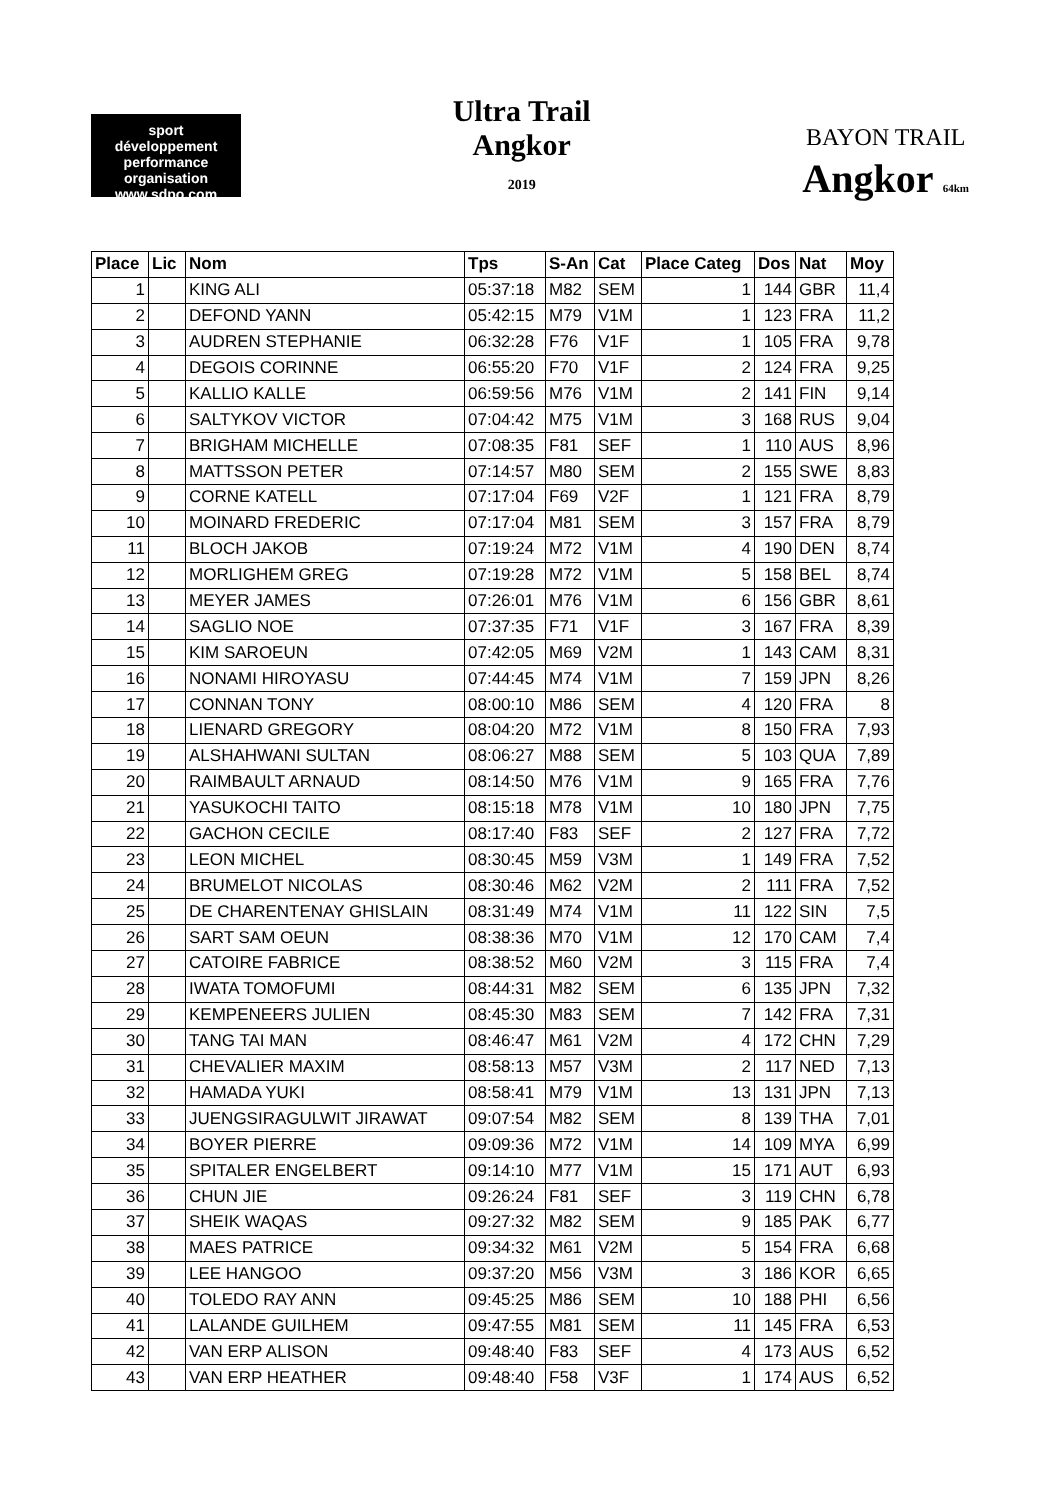sport
développement
performance
organisation
www.sdpo.com
Ultra Trail
Angkor
2019
BAYON TRAIL
Angkor 64km
| Place | Lic | Nom | Tps | S-An | Cat | Place Categ | Dos | Nat | Moy |
| --- | --- | --- | --- | --- | --- | --- | --- | --- | --- |
| 1 | | KING ALI | 05:37:18 | M82 | SEM | 1 | 144 | GBR | 11,4 |
| 2 | | DEFOND YANN | 05:42:15 | M79 | V1M | 1 | 123 | FRA | 11,2 |
| 3 | | AUDREN STEPHANIE | 06:32:28 | F76 | V1F | 1 | 105 | FRA | 9,78 |
| 4 | | DEGOIS CORINNE | 06:55:20 | F70 | V1F | 2 | 124 | FRA | 9,25 |
| 5 | | KALLIO KALLE | 06:59:56 | M76 | V1M | 2 | 141 | FIN | 9,14 |
| 6 | | SALTYKOV VICTOR | 07:04:42 | M75 | V1M | 3 | 168 | RUS | 9,04 |
| 7 | | BRIGHAM MICHELLE | 07:08:35 | F81 | SEF | 1 | 110 | AUS | 8,96 |
| 8 | | MATTSSON PETER | 07:14:57 | M80 | SEM | 2 | 155 | SWE | 8,83 |
| 9 | | CORNE KATELL | 07:17:04 | F69 | V2F | 1 | 121 | FRA | 8,79 |
| 10 | | MOINARD FREDERIC | 07:17:04 | M81 | SEM | 3 | 157 | FRA | 8,79 |
| 11 | | BLOCH JAKOB | 07:19:24 | M72 | V1M | 4 | 190 | DEN | 8,74 |
| 12 | | MORLIGHEM GREG | 07:19:28 | M72 | V1M | 5 | 158 | BEL | 8,74 |
| 13 | | MEYER JAMES | 07:26:01 | M76 | V1M | 6 | 156 | GBR | 8,61 |
| 14 | | SAGLIO NOE | 07:37:35 | F71 | V1F | 3 | 167 | FRA | 8,39 |
| 15 | | KIM SAROEUN | 07:42:05 | M69 | V2M | 1 | 143 | CAM | 8,31 |
| 16 | | NONAMI HIROYASU | 07:44:45 | M74 | V1M | 7 | 159 | JPN | 8,26 |
| 17 | | CONNAN TONY | 08:00:10 | M86 | SEM | 4 | 120 | FRA | 8 |
| 18 | | LIENARD GREGORY | 08:04:20 | M72 | V1M | 8 | 150 | FRA | 7,93 |
| 19 | | ALSHAHWANI SULTAN | 08:06:27 | M88 | SEM | 5 | 103 | QUA | 7,89 |
| 20 | | RAIMBAULT ARNAUD | 08:14:50 | M76 | V1M | 9 | 165 | FRA | 7,76 |
| 21 | | YASUKOCHI TAITO | 08:15:18 | M78 | V1M | 10 | 180 | JPN | 7,75 |
| 22 | | GACHON CECILE | 08:17:40 | F83 | SEF | 2 | 127 | FRA | 7,72 |
| 23 | | LEON MICHEL | 08:30:45 | M59 | V3M | 1 | 149 | FRA | 7,52 |
| 24 | | BRUMELOT NICOLAS | 08:30:46 | M62 | V2M | 2 | 111 | FRA | 7,52 |
| 25 | | DE CHARENTENAY GHISLAIN | 08:31:49 | M74 | V1M | 11 | 122 | SIN | 7,5 |
| 26 | | SART SAM OEUN | 08:38:36 | M70 | V1M | 12 | 170 | CAM | 7,4 |
| 27 | | CATOIRE FABRICE | 08:38:52 | M60 | V2M | 3 | 115 | FRA | 7,4 |
| 28 | | IWATA TOMOFUMI | 08:44:31 | M82 | SEM | 6 | 135 | JPN | 7,32 |
| 29 | | KEMPENEERS JULIEN | 08:45:30 | M83 | SEM | 7 | 142 | FRA | 7,31 |
| 30 | | TANG TAI MAN | 08:46:47 | M61 | V2M | 4 | 172 | CHN | 7,29 |
| 31 | | CHEVALIER MAXIM | 08:58:13 | M57 | V3M | 2 | 117 | NED | 7,13 |
| 32 | | HAMADA YUKI | 08:58:41 | M79 | V1M | 13 | 131 | JPN | 7,13 |
| 33 | | JUENGSIRAGULWIT JIRAWAT | 09:07:54 | M82 | SEM | 8 | 139 | THA | 7,01 |
| 34 | | BOYER PIERRE | 09:09:36 | M72 | V1M | 14 | 109 | MYA | 6,99 |
| 35 | | SPITALER ENGELBERT | 09:14:10 | M77 | V1M | 15 | 171 | AUT | 6,93 |
| 36 | | CHUN JIE | 09:26:24 | F81 | SEF | 3 | 119 | CHN | 6,78 |
| 37 | | SHEIK WAQAS | 09:27:32 | M82 | SEM | 9 | 185 | PAK | 6,77 |
| 38 | | MAES PATRICE | 09:34:32 | M61 | V2M | 5 | 154 | FRA | 6,68 |
| 39 | | LEE HANGOO | 09:37:20 | M56 | V3M | 3 | 186 | KOR | 6,65 |
| 40 | | TOLEDO RAY ANN | 09:45:25 | M86 | SEM | 10 | 188 | PHI | 6,56 |
| 41 | | LALANDE GUILHEM | 09:47:55 | M81 | SEM | 11 | 145 | FRA | 6,53 |
| 42 | | VAN ERP ALISON | 09:48:40 | F83 | SEF | 4 | 173 | AUS | 6,52 |
| 43 | | VAN ERP HEATHER | 09:48:40 | F58 | V3F | 1 | 174 | AUS | 6,52 |